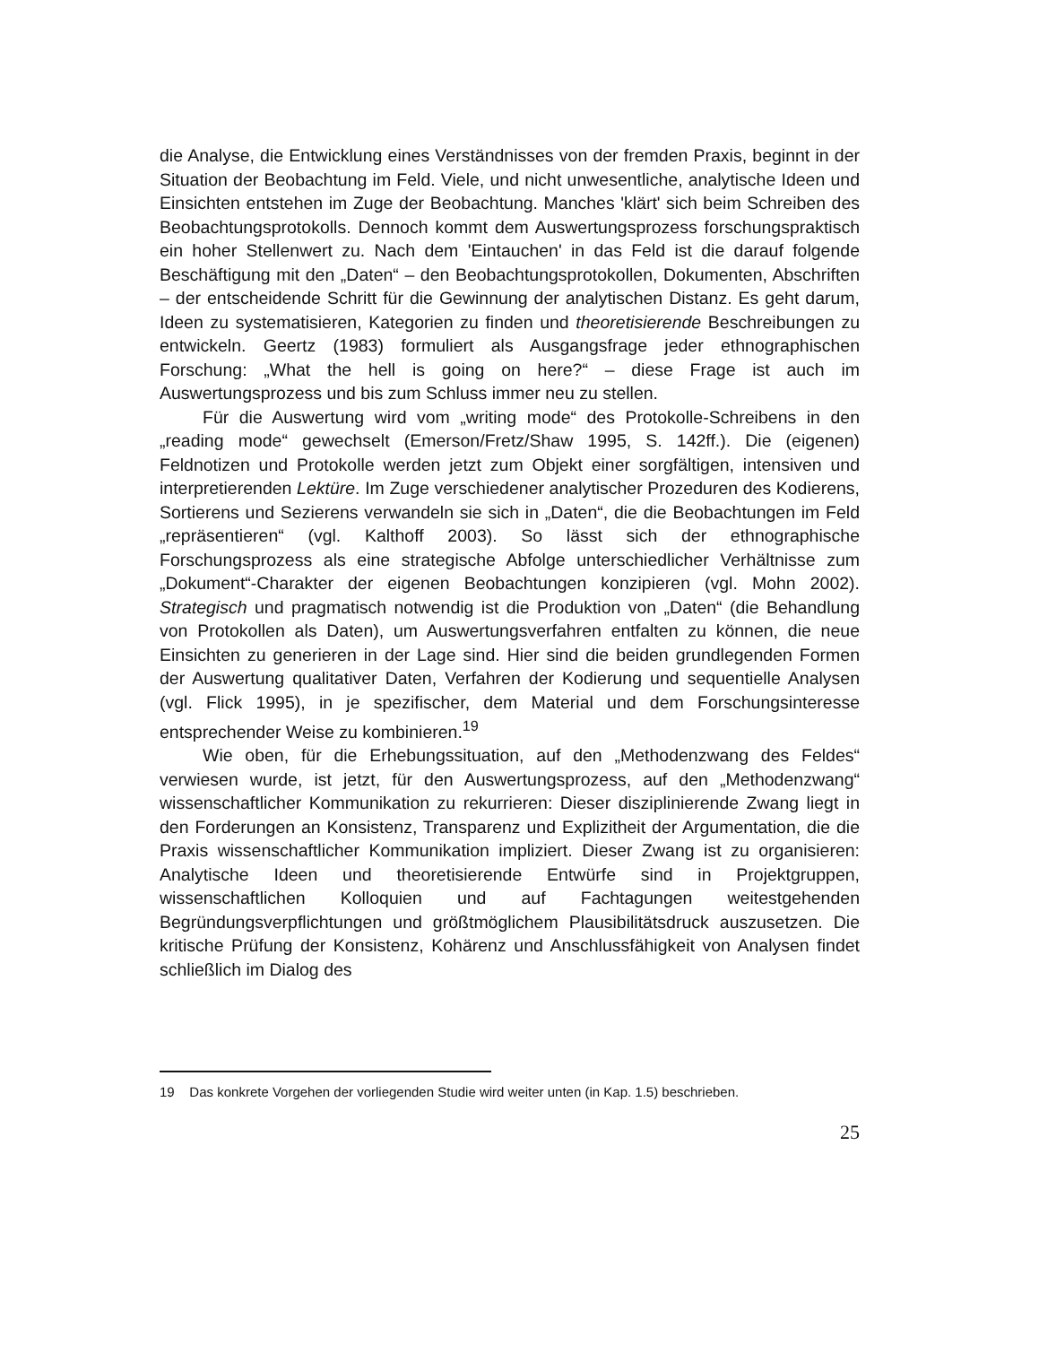die Analyse, die Entwicklung eines Verständnisses von der fremden Praxis, beginnt in der Situation der Beobachtung im Feld. Viele, und nicht unwesentliche, analytische Ideen und Einsichten entstehen im Zuge der Beobachtung. Manches 'klärt' sich beim Schreiben des Beobachtungsprotokolls. Dennoch kommt dem Auswertungsprozess forschungspraktisch ein hoher Stellenwert zu. Nach dem 'Eintauchen' in das Feld ist die darauf folgende Beschäftigung mit den „Daten“ – den Beobachtungsprotokollen, Dokumenten, Abschriften – der entscheidende Schritt für die Gewinnung der analytischen Distanz. Es geht darum, Ideen zu systematisieren, Kategorien zu finden und theoretisierende Beschreibungen zu entwickeln. Geertz (1983) formuliert als Ausgangsfrage jeder ethnographischen Forschung: „What the hell is going on here?“ – diese Frage ist auch im Auswertungsprozess und bis zum Schluss immer neu zu stellen.
Für die Auswertung wird vom „writing mode“ des Protokolle-Schreibens in den „reading mode“ gewechselt (Emerson/Fretz/Shaw 1995, S. 142ff.). Die (eigenen) Feldnotizen und Protokolle werden jetzt zum Objekt einer sorgfältigen, intensiven und interpretierenden Lektüre. Im Zuge verschiedener analytischer Prozeduren des Kodierens, Sortierens und Sezierens verwandeln sie sich in „Daten“, die die Beobachtungen im Feld „repräsentieren“ (vgl. Kalthoff 2003). So lässt sich der ethnographische Forschungsprozess als eine strategische Abfolge unterschiedlicher Verhältnisse zum „Dokument“-Charakter der eigenen Beobachtungen konzipieren (vgl. Mohn 2002). Strategisch und pragmatisch notwendig ist die Produktion von „Daten“ (die Behandlung von Protokollen als Daten), um Auswertungsverfahren entfalten zu können, die neue Einsichten zu generieren in der Lage sind. Hier sind die beiden grundlegenden Formen der Auswertung qualitativer Daten, Verfahren der Kodierung und sequentielle Analysen (vgl. Flick 1995), in je spezifischer, dem Material und dem Forschungsinteresse entsprechender Weise zu kombinieren.<sup>19</sup>
Wie oben, für die Erhebungssituation, auf den „Methodenzwang des Feldes“ verwiesen wurde, ist jetzt, für den Auswertungsprozess, auf den „Methodenzwang“ wissenschaftlicher Kommunikation zu rekurrieren: Dieser disziplinierende Zwang liegt in den Forderungen an Konsistenz, Transparenz und Explizitheit der Argumentation, die die Praxis wissenschaftlicher Kommunikation impliziert. Dieser Zwang ist zu organisieren: Analytische Ideen und theoretisierende Entwürfe sind in Projektgruppen, wissenschaftlichen Kolloquien und auf Fachtagungen weitestgehenden Begründungsverpflichtungen und größtmöglichem Plausibilitätsdruck auszusetzen. Die kritische Prüfung der Konsistenz, Kohärenz und Anschlussfähigkeit von Analysen findet schließlich im Dialog des
19 Das konkrete Vorgehen der vorliegenden Studie wird weiter unten (in Kap. 1.5) beschrieben.
25